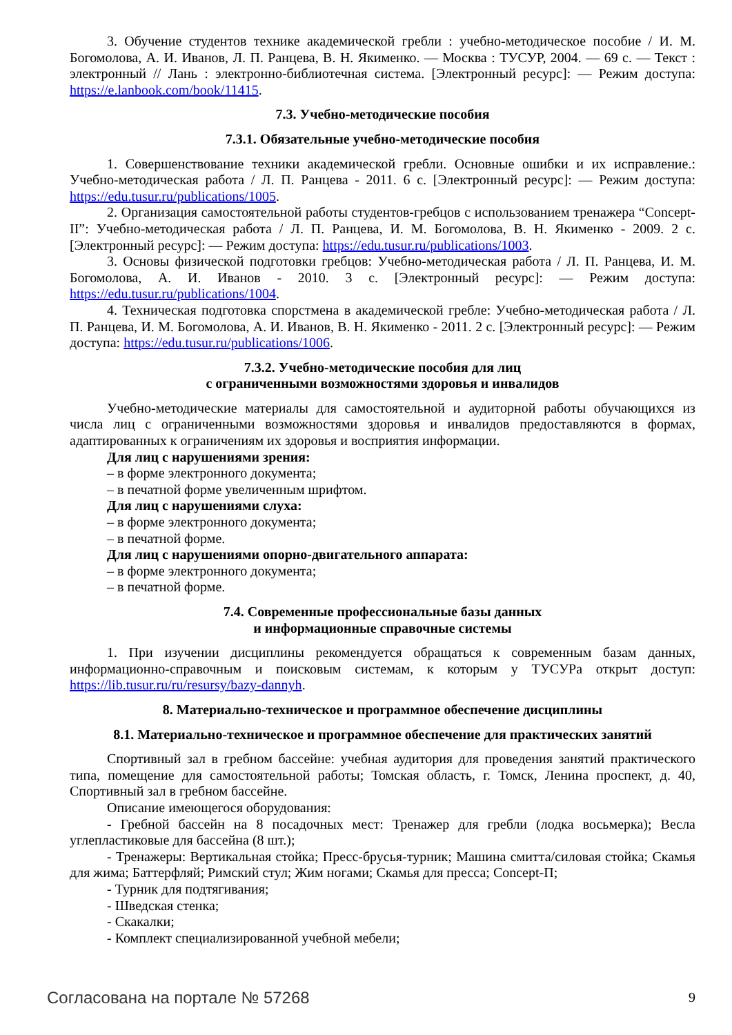3. Обучение студентов технике академической гребли : учебно-методическое пособие / И. М. Богомолова, А. И. Иванов, Л. П. Ранцева, В. Н. Якименко. — Москва : ТУСУР, 2004. — 69 с. — Текст : электронный // Лань : электронно-библиотечная система. [Электронный ресурс]: — Режим доступа: https://e.lanbook.com/book/11415.
7.3. Учебно-методические пособия
7.3.1. Обязательные учебно-методические пособия
1. Совершенствование техники академической гребли. Основные ошибки и их исправление.: Учебно-методическая работа / Л. П. Ранцева - 2011. 6 с. [Электронный ресурс]: — Режим доступа: https://edu.tusur.ru/publications/1005.
2. Организация самостоятельной работы студентов-гребцов с использованием тренажера “Concept-II”: Учебно-методическая работа / Л. П. Ранцева, И. М. Богомолова, В. Н. Якименко - 2009. 2 с. [Электронный ресурс]: — Режим доступа: https://edu.tusur.ru/publications/1003.
3. Основы физической подготовки гребцов: Учебно-методическая работа / Л. П. Ранцева, И. М. Богомолова, А. И. Иванов - 2010. 3 с. [Электронный ресурс]: — Режим доступа: https://edu.tusur.ru/publications/1004.
4. Техническая подготовка спорстмена в академической гребле: Учебно-методическая работа / Л. П. Ранцева, И. М. Богомолова, А. И. Иванов, В. Н. Якименко - 2011. 2 с. [Электронный ресурс]: — Режим доступа: https://edu.tusur.ru/publications/1006.
7.3.2. Учебно-методические пособия для лиц
с ограниченными возможностями здоровья и инвалидов
Учебно-методические материалы для самостоятельной и аудиторной работы обучающихся из числа лиц с ограниченными возможностями здоровья и инвалидов предоставляются в формах, адаптированных к ограничениям их здоровья и восприятия информации.
Для лиц с нарушениями зрения:
– в форме электронного документа;
– в печатной форме увеличенным шрифтом.
Для лиц с нарушениями слуха:
– в форме электронного документа;
– в печатной форме.
Для лиц с нарушениями опорно-двигательного аппарата:
– в форме электронного документа;
– в печатной форме.
7.4. Современные профессиональные базы данных
и информационные справочные системы
1. При изучении дисциплины рекомендуется обращаться к современным базам данных, информационно-справочным и поисковым системам, к которым у ТУСУРа открыт доступ: https://lib.tusur.ru/ru/resursy/bazy-dannyh.
8. Материально-техническое и программное обеспечение дисциплины
8.1. Материально-техническое и программное обеспечение для практических занятий
Спортивный зал в гребном бассейне: учебная аудитория для проведения занятий практического типа, помещение для самостоятельной работы; Томская область, г. Томск, Ленина проспект, д. 40, Спортивный зал в гребном бассейне.
Описание имеющегося оборудования:
- Гребной бассейн на 8 посадочных мест: Тренажер для гребли (лодка восьмерка); Весла углепластиковые для бассейна (8 шт.);
- Тренажеры: Вертикальная стойка; Пресс-брусья-турник; Машина смитта/силовая стойка; Скамья для жима; Баттерфляй; Римский стул; Жим ногами; Скамья для пресса; Concept-П;
- Турник для подтягивания;
- Шведская стенка;
- Скакалки;
- Комплект специализированной учебной мебели;
Согласована на портале № 57268 9